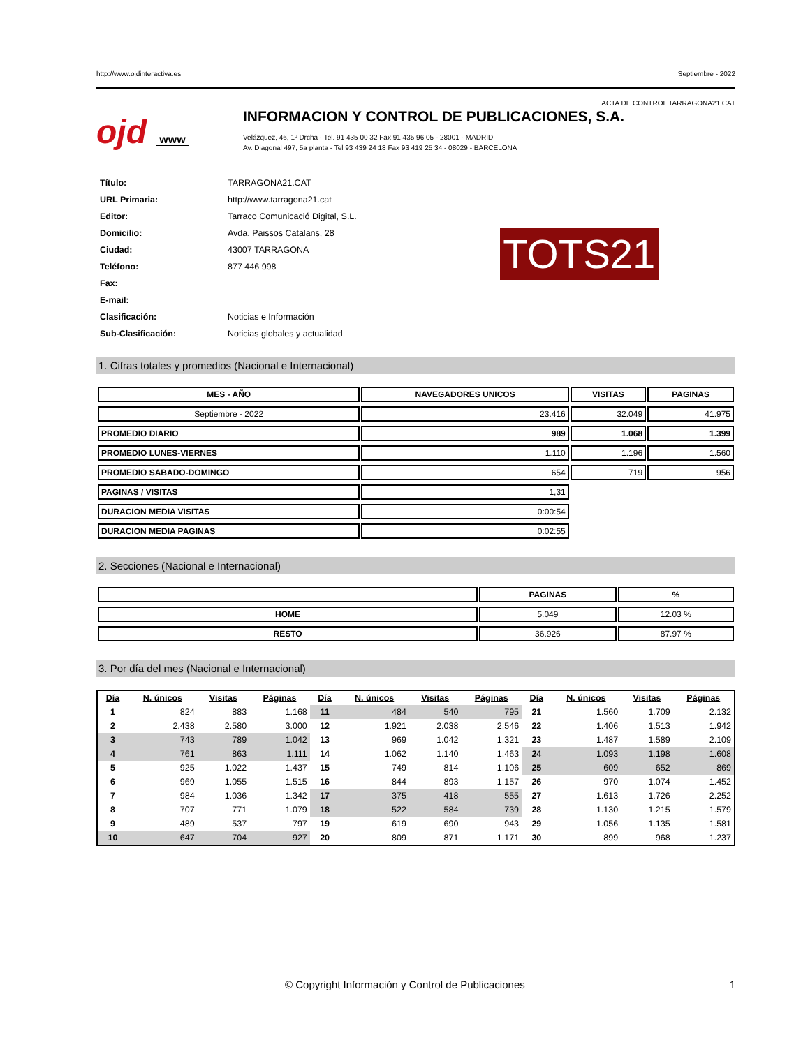http://www.ojdinteractiva.es Septiembre - 2022
ACTA DE CONTROL TARRAGONA21.CAT
ojd www
INFORMACION Y CONTROL DE PUBLICACIONES, S.A.
Velázquez, 46, 1º Drcha - Tel. 91 435 00 32 Fax 91 435 96 05 - 28001 - MADRID
Av. Diagonal 497, 5a planta - Tel 93 439 24 18 Fax 93 419 25 34 - 08029 - BARCELONA
| Título: | TARRAGONA21.CAT |
| URL Primaria: | http://www.tarragona21.cat |
| Editor: | Tarraco Comunicació Digital, S.L. |
| Domicilio: | Avda. Paissos Catalans, 28 |
| Ciudad: | 43007 TARRAGONA |
| Teléfono: | 877 446 998 |
| Fax: | |
| E-mail: | |
| Clasificación: | Noticias e Información |
| Sub-Clasificación: | Noticias globales y actualidad |
TOTS21
1. Cifras totales y promedios (Nacional e Internacional)
| MES - AÑO | NAVEGADORES UNICOS | VISITAS | PAGINAS |
| --- | --- | --- | --- |
| Septiembre - 2022 | 23.416 | 32.049 | 41.975 |
| PROMEDIO DIARIO | 989 | 1.068 | 1.399 |
| PROMEDIO LUNES-VIERNES | 1.110 | 1.196 | 1.560 |
| PROMEDIO SABADO-DOMINGO | 654 | 719 | 956 |
| PAGINAS / VISITAS | 1,31 | | |
| DURACION MEDIA VISITAS | 0:00:54 | | |
| DURACION MEDIA PAGINAS | 0:02:55 | | |
2. Secciones (Nacional e Internacional)
| | PAGINAS | % |
| --- | --- | --- |
| HOME | 5.049 | 12.03 % |
| RESTO | 36.926 | 87.97 % |
3. Por día del mes (Nacional e Internacional)
| Día | N. únicos | Visitas | Páginas | Día | N. únicos | Visitas | Páginas | Día | N. únicos | Visitas | Páginas |
| --- | --- | --- | --- | --- | --- | --- | --- | --- | --- | --- | --- |
| 1 | 824 | 883 | 1.168 | 11 | 484 | 540 | 795 | 21 | 1.560 | 1.709 | 2.132 |
| 2 | 2.438 | 2.580 | 3.000 | 12 | 1.921 | 2.038 | 2.546 | 22 | 1.406 | 1.513 | 1.942 |
| 3 | 743 | 789 | 1.042 | 13 | 969 | 1.042 | 1.321 | 23 | 1.487 | 1.589 | 2.109 |
| 4 | 761 | 863 | 1.111 | 14 | 1.062 | 1.140 | 1.463 | 24 | 1.093 | 1.198 | 1.608 |
| 5 | 925 | 1.022 | 1.437 | 15 | 749 | 814 | 1.106 | 25 | 609 | 652 | 869 |
| 6 | 969 | 1.055 | 1.515 | 16 | 844 | 893 | 1.157 | 26 | 970 | 1.074 | 1.452 |
| 7 | 984 | 1.036 | 1.342 | 17 | 375 | 418 | 555 | 27 | 1.613 | 1.726 | 2.252 |
| 8 | 707 | 771 | 1.079 | 18 | 522 | 584 | 739 | 28 | 1.130 | 1.215 | 1.579 |
| 9 | 489 | 537 | 797 | 19 | 619 | 690 | 943 | 29 | 1.056 | 1.135 | 1.581 |
| 10 | 647 | 704 | 927 | 20 | 809 | 871 | 1.171 | 30 | 899 | 968 | 1.237 |
© Copyright Información y Control de Publicaciones 1